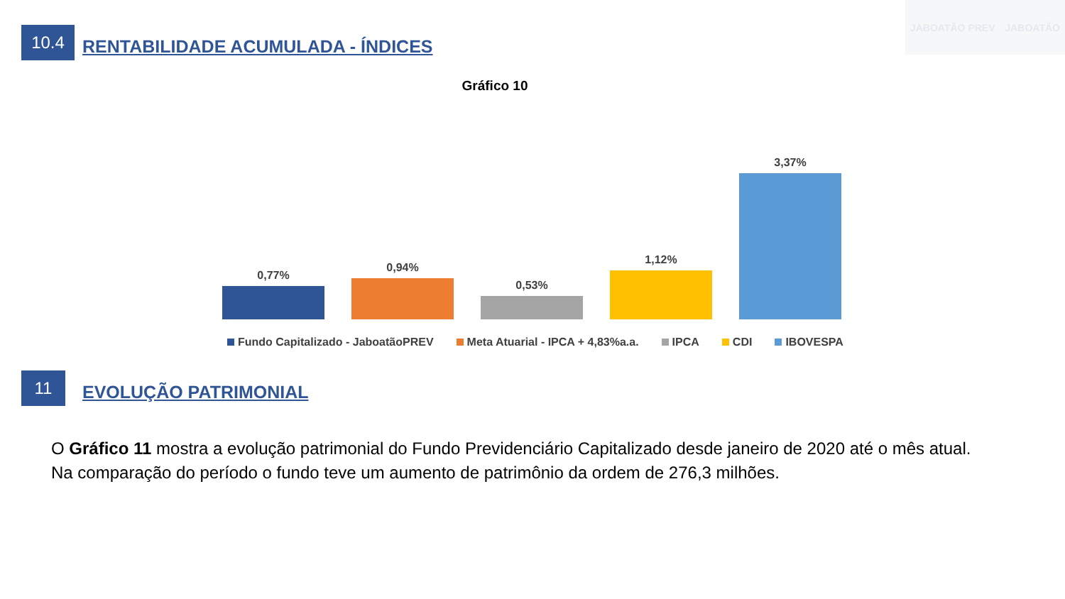10.4
RENTABILIDADE ACUMULADA - ÍNDICES
JABOATÃO PREV JABOATÃO
Gráfico 10
0,77%
0,94%
0,53%
1,12%
3,37%
Fundo Capitalizado - JaboatãoPREV Meta Atuarial - IPCA + 4,83%a.a. IPCA CDI IBOVESPA
11
EVOLUÇÃO PATRIMONIAL
O Gráfico 11 mostra a evolução patrimonial do Fundo Previdenciário Capitalizado desde janeiro de 2020 até o mês atual. Na comparação do período o fundo teve um aumento de patrimônio da ordem de 276,3 milhões.